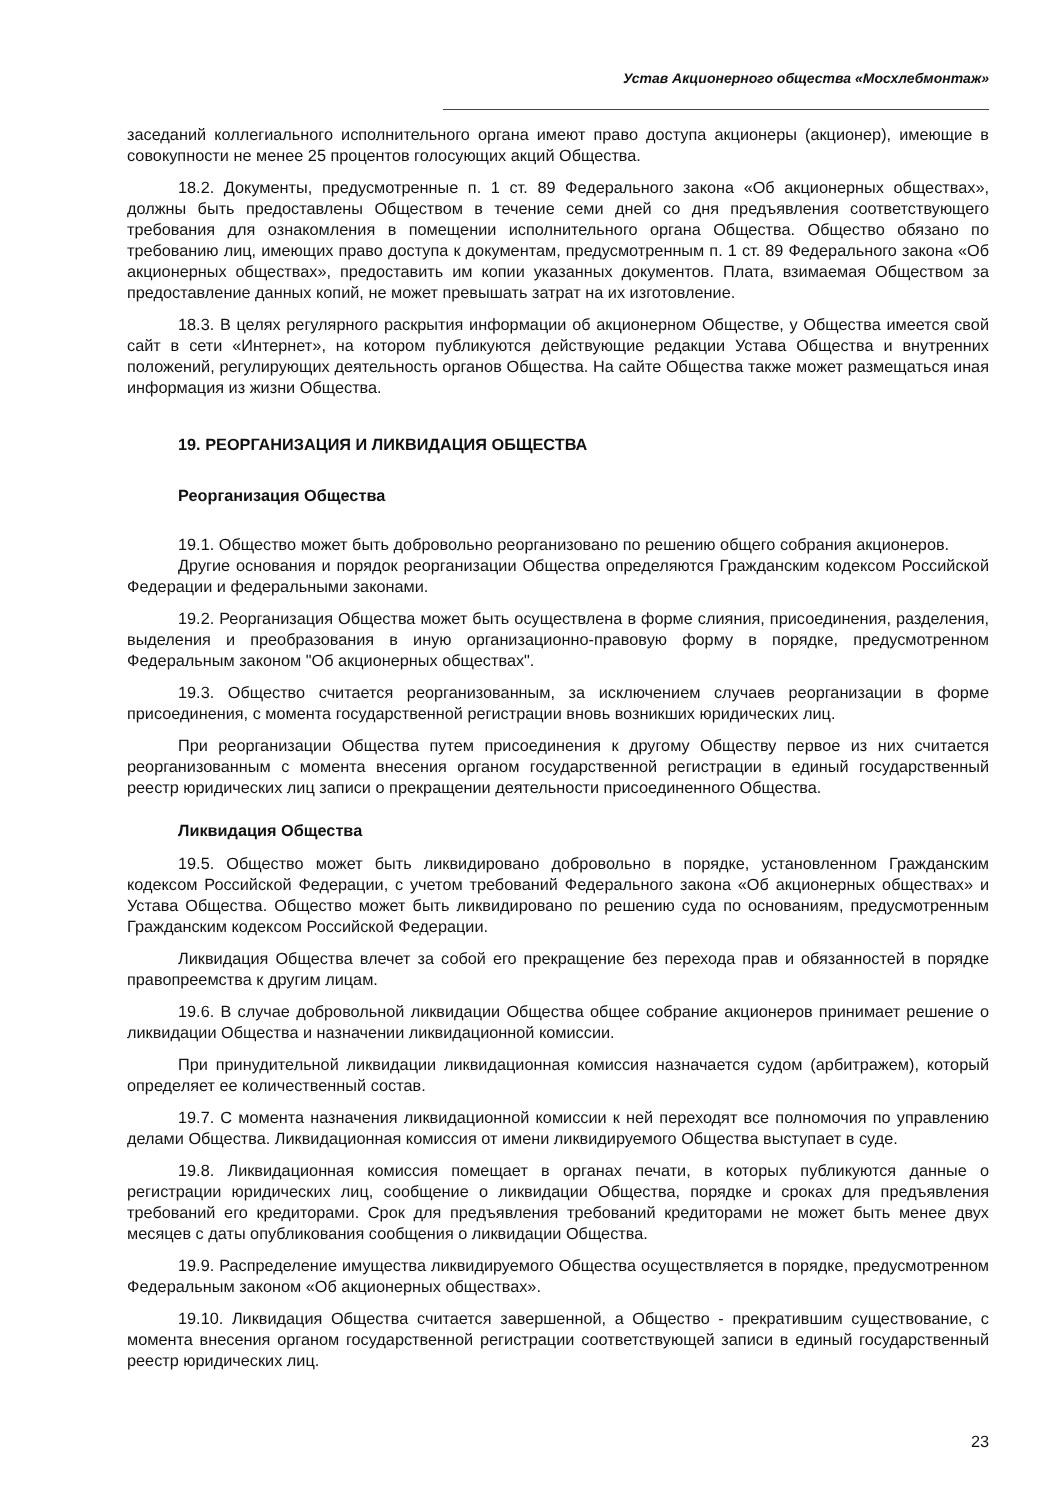Устав Акционерного общества «Мосхлебмонтаж»
заседаний коллегиального исполнительного органа имеют право доступа акционеры (акционер), имеющие в совокупности не менее 25 процентов голосующих акций Общества.
18.2. Документы, предусмотренные п. 1 ст. 89 Федерального закона «Об акционерных обществах», должны быть предоставлены Обществом в течение семи дней со дня предъявления соответствующего требования для ознакомления в помещении исполнительного органа Общества. Общество обязано по требованию лиц, имеющих право доступа к документам, предусмотренным п. 1 ст. 89 Федерального закона «Об акционерных обществах», предоставить им копии указанных документов. Плата, взимаемая Обществом за предоставление данных копий, не может превышать затрат на их изготовление.
18.3. В целях регулярного раскрытия информации об акционерном Обществе, у Общества имеется свой сайт в сети «Интернет», на котором публикуются действующие редакции Устава Общества и внутренних положений, регулирующих деятельность органов Общества. На сайте Общества также может размещаться иная информация из жизни Общества.
19. РЕОРГАНИЗАЦИЯ И ЛИКВИДАЦИЯ ОБЩЕСТВА
Реорганизация Общества
19.1. Общество может быть добровольно реорганизовано по решению общего собрания акционеров.
Другие основания и порядок реорганизации Общества определяются Гражданским кодексом Российской Федерации и федеральными законами.
19.2. Реорганизация Общества может быть осуществлена в форме слияния, присоединения, разделения, выделения и преобразования в иную организационно-правовую форму в порядке, предусмотренном Федеральным законом "Об акционерных обществах".
19.3. Общество считается реорганизованным, за исключением случаев реорганизации в форме присоединения, с момента государственной регистрации вновь возникших юридических лиц.
При реорганизации Общества путем присоединения к другому Обществу первое из них считается реорганизованным с момента внесения органом государственной регистрации в единый государственный реестр юридических лиц записи о прекращении деятельности присоединенного Общества.
Ликвидация Общества
19.5. Общество может быть ликвидировано добровольно в порядке, установленном Гражданским кодексом Российской Федерации, с учетом требований Федерального закона «Об акционерных обществах» и Устава Общества. Общество может быть ликвидировано по решению суда по основаниям, предусмотренным Гражданским кодексом Российской Федерации.
Ликвидация Общества влечет за собой его прекращение без перехода прав и обязанностей в порядке правопреемства к другим лицам.
19.6. В случае добровольной ликвидации Общества общее собрание акционеров принимает решение о ликвидации Общества и назначении ликвидационной комиссии.
При принудительной ликвидации ликвидационная комиссия назначается судом (арбитражем), который определяет ее количественный состав.
19.7. С момента назначения ликвидационной комиссии к ней переходят все полномочия по управлению делами Общества. Ликвидационная комиссия от имени ликвидируемого Общества выступает в суде.
19.8. Ликвидационная комиссия помещает в органах печати, в которых публикуются данные о регистрации юридических лиц, сообщение о ликвидации Общества, порядке и сроках для предъявления требований его кредиторами. Срок для предъявления требований кредиторами не может быть менее двух месяцев с даты опубликования сообщения о ликвидации Общества.
19.9. Распределение имущества ликвидируемого Общества осуществляется в порядке, предусмотренном Федеральным законом «Об акционерных обществах».
19.10. Ликвидация Общества считается завершенной, а Общество - прекратившим существование, с момента внесения органом государственной регистрации соответствующей записи в единый государственный реестр юридических лиц.
23